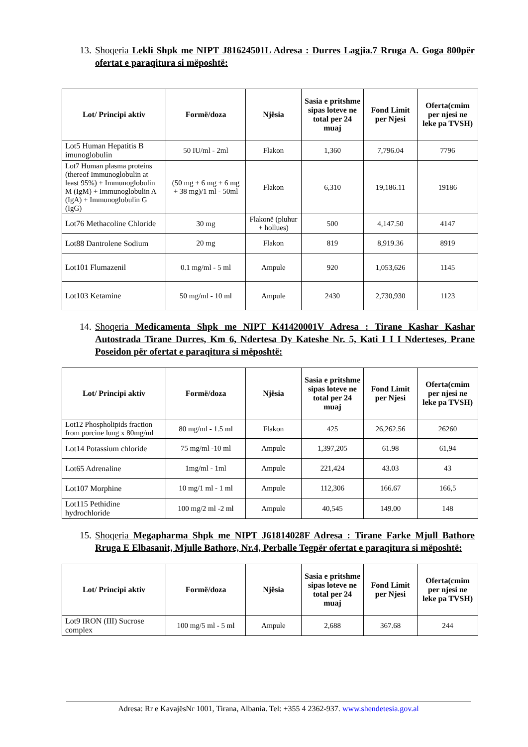13. Shoqeria Lekli Shpk me NIPT J81624501L Adresa : Durres Lagjia.7 Rruga A. Goga 800për ofertat e paraqitura si mëposhtë:
| Lot/ Principi aktiv | Formë/doza | Njësia | Sasia e pritshme sipas loteve ne total per 24 muaj | Fond Limit per Njesi | Oferta(cmim per njesi ne leke pa TVSH) |
| --- | --- | --- | --- | --- | --- |
| Lot5 Human Hepatitis B imunoglobulin | 50 IU/ml - 2ml | Flakon | 1,360 | 7,796.04 | 7796 |
| Lot7 Human plasma proteins (thereof Immunoglobulin at least 95%) + Immunoglobulin M (IgM) + Immunoglobulin A (IgA) + Immunoglobulin G (IgG) | (50 mg + 6 mg + 6 mg + 38 mg)/1 ml - 50ml | Flakon | 6,310 | 19,186.11 | 19186 |
| Lot76 Methacoline Chloride | 30 mg | Flakonë (pluhur + hollues) | 500 | 4,147.50 | 4147 |
| Lot88 Dantrolene Sodium | 20 mg | Flakon | 819 | 8,919.36 | 8919 |
| Lot101 Flumazenil | 0.1 mg/ml - 5 ml | Ampule | 920 | 1,053,626 | 1145 |
| Lot103 Ketamine | 50 mg/ml - 10 ml | Ampule | 2430 | 2,730,930 | 1123 |
14. Shoqeria Medicamenta Shpk me NIPT K41420001V Adresa : Tirane Kashar Kashar Autostrada Tirane Durres, Km 6, Ndertesa Dy Kateshe Nr. 5, Kati I I I Nderteses, Prane Poseidon për ofertat e paraqitura si mëposhtë:
| Lot/ Principi aktiv | Formë/doza | Njësia | Sasia e pritshme sipas loteve ne total per 24 muaj | Fond Limit per Njesi | Oferta(cmim per njesi ne leke pa TVSH) |
| --- | --- | --- | --- | --- | --- |
| Lot12 Phospholipids fraction from porcine lung x 80mg/ml | 80 mg/ml - 1.5 ml | Flakon | 425 | 26,262.56 | 26260 |
| Lot14 Potassium chloride | 75 mg/ml -10 ml | Ampule | 1,397,205 | 61.98 | 61,94 |
| Lot65 Adrenaline | 1mg/ml - 1ml | Ampule | 221,424 | 43.03 | 43 |
| Lot107 Morphine | 10 mg/1 ml - 1 ml | Ampule | 112,306 | 166.67 | 166,5 |
| Lot115 Pethidine hydrochloride | 100 mg/2 ml -2 ml | Ampule | 40,545 | 149.00 | 148 |
15. Shoqeria Megapharma Shpk me NIPT J61814028F Adresa : Tirane Farke Mjull Bathore Rruga E Elbasanit, Mjulle Bathore, Nr.4, Perballe Tegpër ofertat e paraqitura si mëposhtë:
| Lot/ Principi aktiv | Formë/doza | Njësia | Sasia e pritshme sipas loteve ne total per 24 muaj | Fond Limit per Njesi | Oferta(cmim per njesi ne leke pa TVSH) |
| --- | --- | --- | --- | --- | --- |
| Lot9 IRON (III) Sucrose complex | 100 mg/5 ml - 5 ml | Ampule | 2,688 | 367.68 | 244 |
Adresa: Rr e KavajësNr 1001, Tirana, Albania. Tel: +355 4 2362-937. www.shendetesia.gov.al